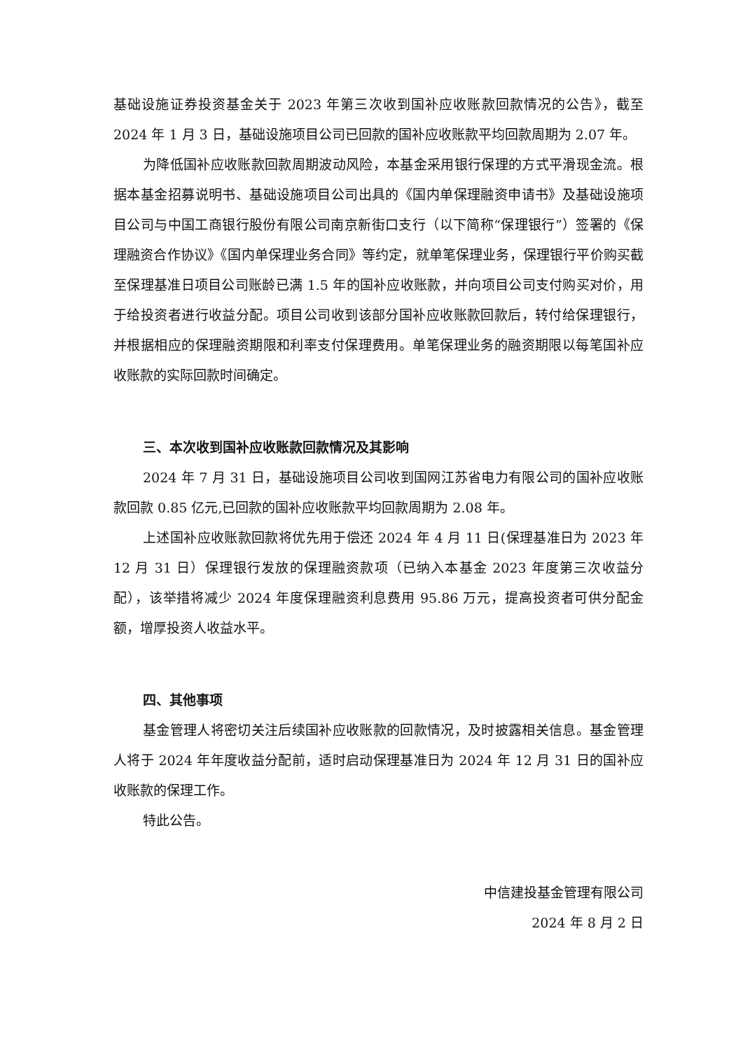基础设施证券投资基金关于 2023 年第三次收到国补应收账款回款情况的公告》，截至 2024 年 1 月 3 日，基础设施项目公司已回款的国补应收账款平均回款周期为 2.07 年。
为降低国补应收账款回款周期波动风险，本基金采用银行保理的方式平滑现金流。根据本基金招募说明书、基础设施项目公司出具的《国内单保理融资申请书》及基础设施项目公司与中国工商银行股份有限公司南京新街口支行（以下简称“保理银行”）签署的《保理融资合作协议》《国内单保理业务合同》等约定，就单笔保理业务，保理银行平价购买截至保理基准日项目公司账龄已满 1.5 年的国补应收账款，并向项目公司支付购买对价，用于给投资者进行收益分配。项目公司收到该部分国补应收账款回款后，转付给保理银行，并根据相应的保理融资期限和利率支付保理费用。单笔保理业务的融资期限以每笔国补应收账款的实际回款时间确定。
三、本次收到国补应收账款回款情况及其影响
2024 年 7 月 31 日，基础设施项目公司收到国网江苏省电力有限公司的国补应收账款回款 0.85 亿元,已回款的国补应收账款平均回款周期为 2.08 年。
上述国补应收账款回款将优先用于偿还 2024 年 4 月 11 日(保理基准日为 2023 年 12 月 31 日）保理银行发放的保理融资款项（已纳入本基金 2023 年度第三次收益分配），该举措将减少 2024 年度保理融资利息费用 95.86 万元，提高投资者可供分配金额，增厚投资人收益水平。
四、其他事项
基金管理人将密切关注后续国补应收账款的回款情况，及时披露相关信息。基金管理人将于 2024 年年度收益分配前，适时启动保理基准日为 2024 年 12 月 31 日的国补应收账款的保理工作。
特此公告。
中信建投基金管理有限公司
2024 年 8 月 2 日